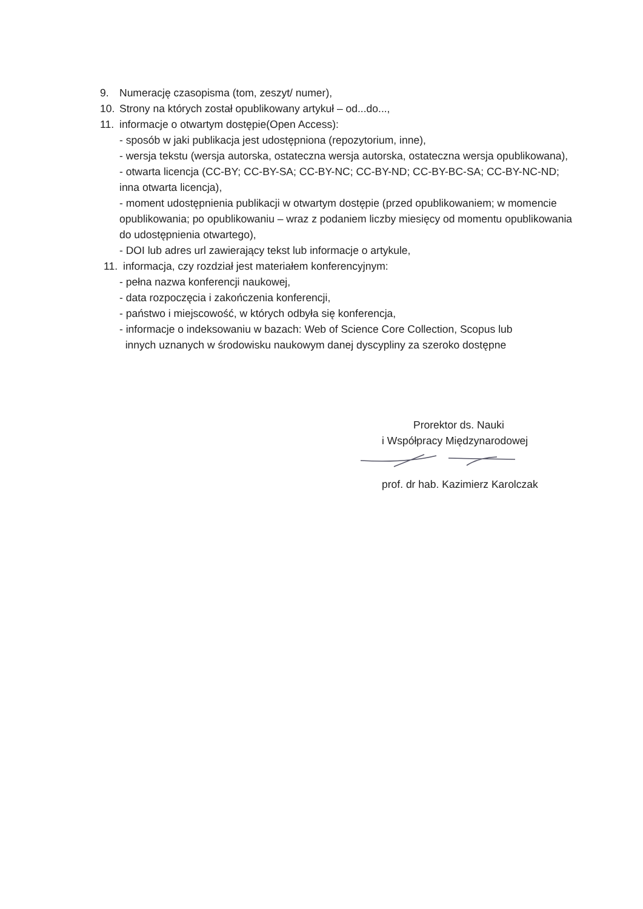9. Numerację czasopisma (tom, zeszyt/ numer),
10. Strony na których został opublikowany artykuł – od...do...,
11. informacje o otwartym dostępie(Open Access):
- sposób w jaki publikacja jest udostępniona (repozytorium, inne),
- wersja tekstu (wersja autorska, ostateczna wersja autorska, ostateczna wersja opublikowana),
- otwarta licencja (CC-BY; CC-BY-SA; CC-BY-NC; CC-BY-ND; CC-BY-BC-SA; CC-BY-NC-ND; inna otwarta licencja),
- moment udostępnienia publikacji w otwartym dostępie (przed opublikowaniem; w momencie opublikowania; po opublikowaniu – wraz z podaniem liczby miesięcy od momentu opublikowania do udostępnienia otwartego),
- DOI lub adres url zawierający tekst lub informacje o artykule,
11. informacja, czy rozdział jest materiałem konferencyjnym:
- pełna nazwa konferencji naukowej,
- data rozpoczęcia i zakończenia konferencji,
- państwo i miejscowość, w których odbyła się konferencja,
- informacje o indeksowaniu w bazach: Web of Science Core Collection, Scopus lub
innych uznanych w środowisku naukowym danej dyscypliny za szeroko dostępne
Prorektor ds. Nauki
i Współpracy Międzynarodowej
prof. dr hab. Kazimierz Karolczak